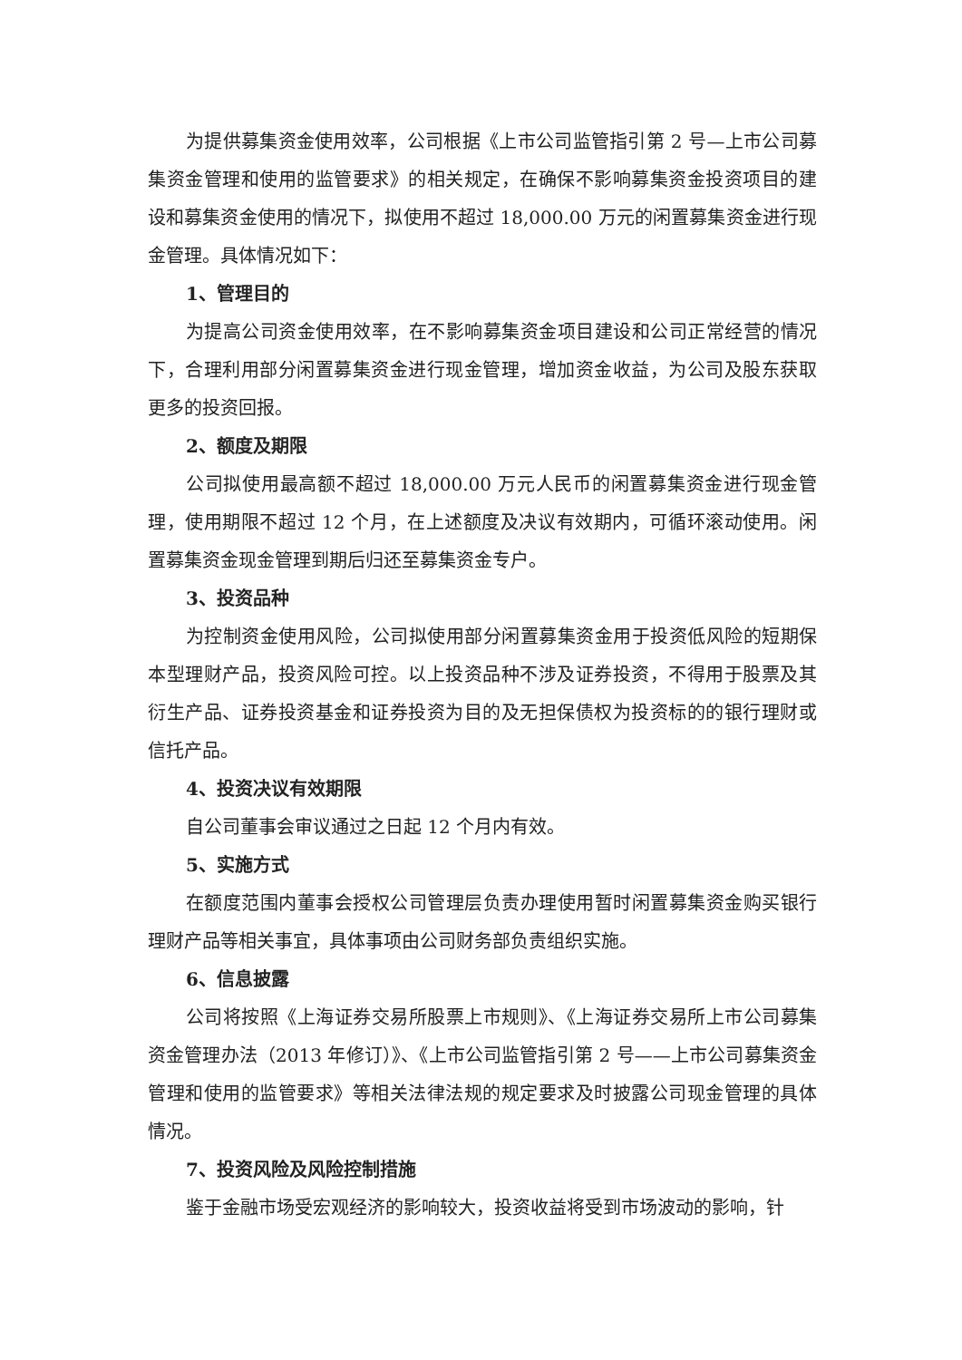为提供募集资金使用效率，公司根据《上市公司监管指引第 2 号—上市公司募集资金管理和使用的监管要求》的相关规定，在确保不影响募集资金投资项目的建设和募集资金使用的情况下，拟使用不超过 18,000.00 万元的闲置募集资金进行现金管理。具体情况如下：
1、管理目的
为提高公司资金使用效率，在不影响募集资金项目建设和公司正常经营的情况下，合理利用部分闲置募集资金进行现金管理，增加资金收益，为公司及股东获取更多的投资回报。
2、额度及期限
公司拟使用最高额不超过 18,000.00 万元人民币的闲置募集资金进行现金管理，使用期限不超过 12 个月，在上述额度及决议有效期内，可循环滚动使用。闲置募集资金现金管理到期后归还至募集资金专户。
3、投资品种
为控制资金使用风险，公司拟使用部分闲置募集资金用于投资低风险的短期保本型理财产品，投资风险可控。以上投资品种不涉及证券投资，不得用于股票及其衍生产品、证券投资基金和证券投资为目的及无担保债权为投资标的的银行理财或信托产品。
4、投资决议有效期限
自公司董事会审议通过之日起 12 个月内有效。
5、实施方式
在额度范围内董事会授权公司管理层负责办理使用暂时闲置募集资金购买银行理财产品等相关事宜，具体事项由公司财务部负责组织实施。
6、信息披露
公司将按照《上海证券交易所股票上市规则》、《上海证券交易所上市公司募集资金管理办法（2013 年修订）》、《上市公司监管指引第 2 号——上市公司募集资金管理和使用的监管要求》等相关法律法规的规定要求及时披露公司现金管理的具体情况。
7、投资风险及风险控制措施
鉴于金融市场受宏观经济的影响较大，投资收益将受到市场波动的影响，针